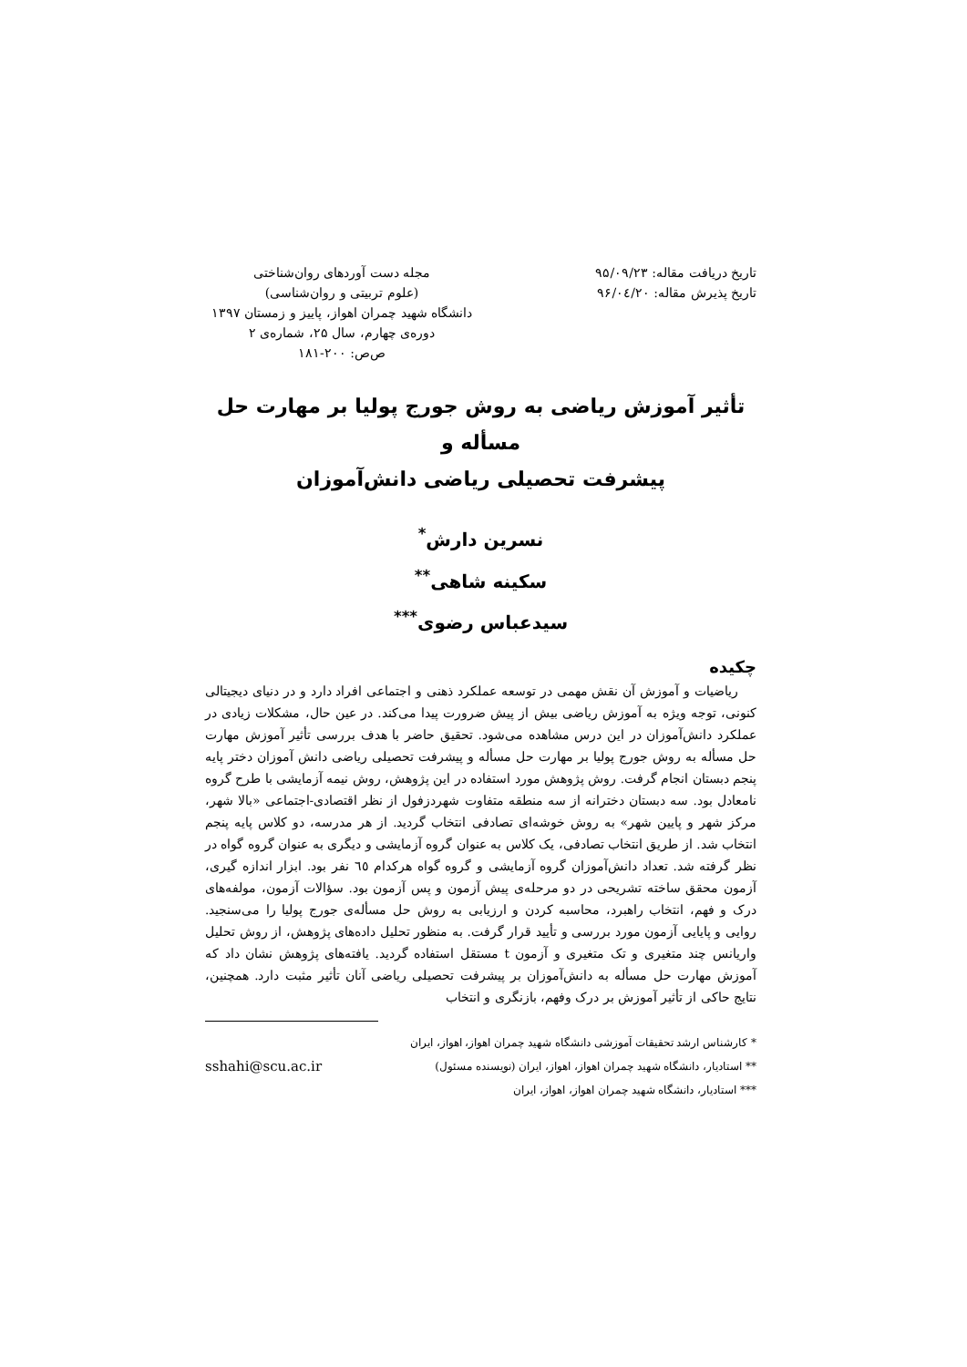تاریخ دریافت مقاله: ۹۵/۰۹/۲۳
تاریخ پذیرش مقاله: ۹۶/۰٤/۲۰
مجله دست آوردهای روان‌شناختی
(علوم تربیتی و روان‌شناسی)
دانشگاه شهید چمران اهواز، پاییز و زمستان ۱۳۹۷
دوره‌ی چهارم، سال ۲۵، شماره‌ی ۲
ص‌ص: ۲۰۰-۱۸۱
تأثیر آموزش ریاضی به روش جورج پولیا بر مهارت حل مسأله و
پیشرفت تحصیلی ریاضی دانش‌آموزان
نسرین دارش<sup>*</sup>
سکینه شاهی<sup>**</sup>
سیدعباس رضوی<sup>***</sup>
چکیده
ریاضیات و آموزش آن نقش مهمی در توسعه عملکرد ذهنی و اجتماعی افراد دارد و در دنیای دیجیتالی کنونی، توجه ویژه به آموزش ریاضی بیش از پیش ضرورت پیدا می‌کند. در عین حال، مشکلات زیادی در عملکرد دانش‌آموزان در این درس مشاهده می‌شود. تحقیق حاضر با هدف بررسی تأثیر آموزش مهارت حل مسأله به روش جورج پولیا بر مهارت حل مسأله و پیشرفت تحصیلی ریاضی دانش آموزان دختر پایه پنجم دبستان انجام گرفت. روش پژوهش مورد استفاده در این پژوهش، روش نیمه آزمایشی با طرح گروه نامعادل بود. سه دبستان دخترانه از سه منطقه متفاوت شهردزفول از نظر اقتصادی-اجتماعی «بالا شهر، مرکز شهر و پایین شهر» به روش خوشه‌ای تصادفی انتخاب گردید. از هر مدرسه، دو کلاس پایه پنجم انتخاب شد. از طریق انتخاب تصادفی، یک کلاس به عنوان گروه آزمایشی و دیگری به عنوان گروه گواه در نظر گرفته شد. تعداد دانش‌آموزان گروه آزمایشی و گروه گواه هرکدام ٦٥ نفر بود. ابزار اندازه گیری، آزمون محقق ساخته تشریحی در دو مرحله‌ی پیش آزمون و پس آزمون بود. سؤالات آزمون، مولفه‌های درک و فهم، انتخاب راهبرد، محاسبه کردن و ارزیابی به روش حل مسأله‌ی جورج پولیا را می‌سنجید. روایی و پایایی آزمون مورد بررسی و تأیید قرار گرفت. به منظور تحلیل داده‌های پژوهش، از روش تحلیل واریانس چند متغیری و تک متغیری و آزمون t مستقل استفاده گردید. یافته‌های پژوهش نشان داد که آموزش مهارت حل مسأله به دانش‌آموزان بر پیشرفت تحصیلی ریاضی آنان تأثیر مثبت دارد. همچنین، نتایج حاکی از تأثیر آموزش بر درک وفهم، بازنگری و انتخاب
* کارشناس ارشد تحقیقات آموزشی دانشگاه شهید چمران اهواز، اهواز، ایران
** استادیار، دانشگاه شهید چمران اهواز، اهواز، ایران (نویسنده مسئول) sshahi@scu.ac.ir
*** استادیار، دانشگاه شهید چمران اهواز، اهواز، ایران